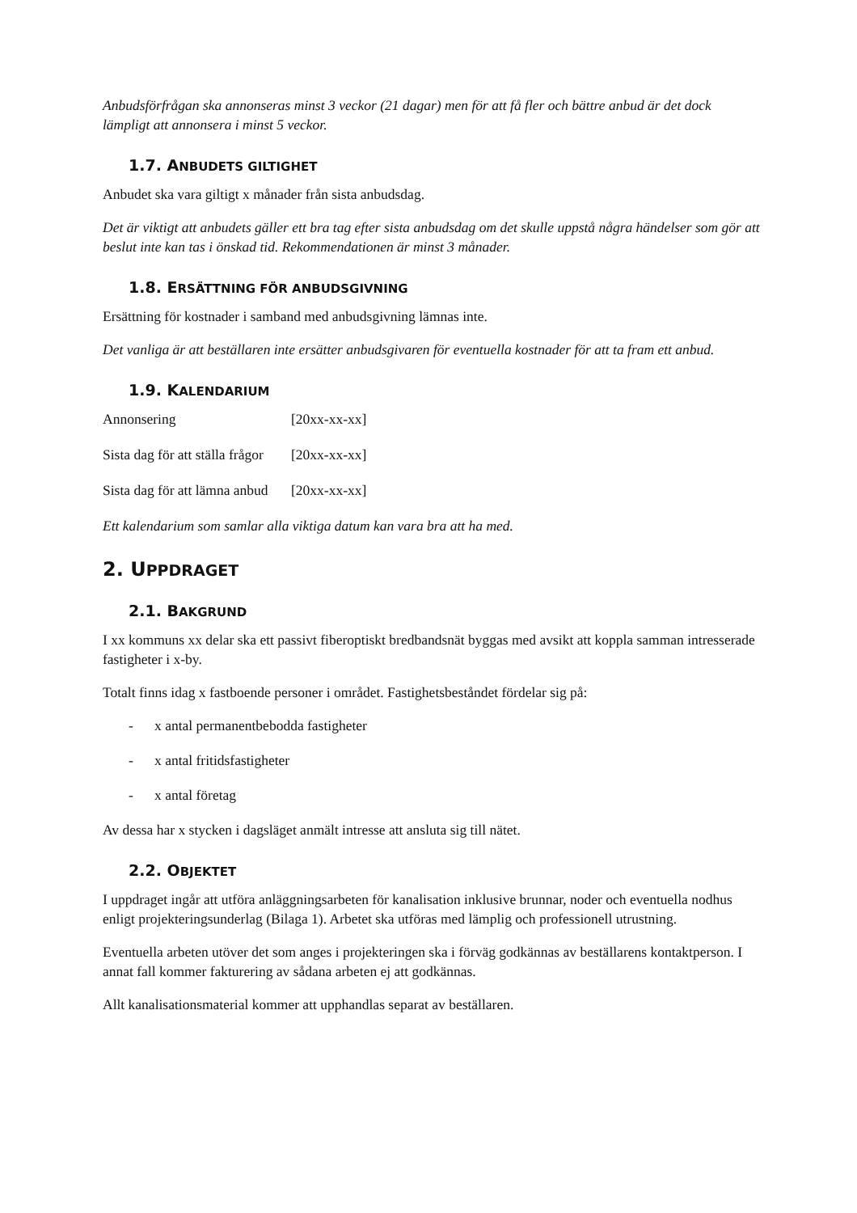Anbudsförfrågan ska annonseras minst 3 veckor (21 dagar) men för att få fler och bättre anbud är det dock lämpligt att annonsera i minst 5 veckor.
1.7. ANBUDETS GILTIGHET
Anbudet ska vara giltigt x månader från sista anbudsdag.
Det är viktigt att anbudets gäller ett bra tag efter sista anbudsdag om det skulle uppstå några händelser som gör att beslut inte kan tas i önskad tid. Rekommendationen är minst 3 månader.
1.8. ERSÄTTNING FÖR ANBUDSGIVNING
Ersättning för kostnader i samband med anbudsgivning lämnas inte.
Det vanliga är att beställaren inte ersätter anbudsgivaren för eventuella kostnader för att ta fram ett anbud.
1.9. KALENDARIUM
Annonsering [20xx-xx-xx]
Sista dag för att ställa frågor [20xx-xx-xx]
Sista dag för att lämna anbud [20xx-xx-xx]
Ett kalendarium som samlar alla viktiga datum kan vara bra att ha med.
2. UPPDRAGET
2.1. BAKGRUND
I xx kommuns xx delar ska ett passivt fiberoptiskt bredbandsnät byggas med avsikt att koppla samman intresserade fastigheter i x-by.
Totalt finns idag x fastboende personer i området. Fastighetsbeståndet fördelar sig på:
- x antal permanentbebodda fastigheter
- x antal fritidsfastigheter
- x antal företag
Av dessa har x stycken i dagsläget anmält intresse att ansluta sig till nätet.
2.2. OBJEKTET
I uppdraget ingår att utföra anläggningsarbeten för kanalisation inklusive brunnar, noder och eventuella nodhus enligt projekteringsunderlag (Bilaga 1). Arbetet ska utföras med lämplig och professionell utrustning.
Eventuella arbeten utöver det som anges i projekteringen ska i förväg godkännas av beställarens kontaktperson. I annat fall kommer fakturering av sådana arbeten ej att godkännas.
Allt kanalisationsmaterial kommer att upphandlas separat av beställaren.